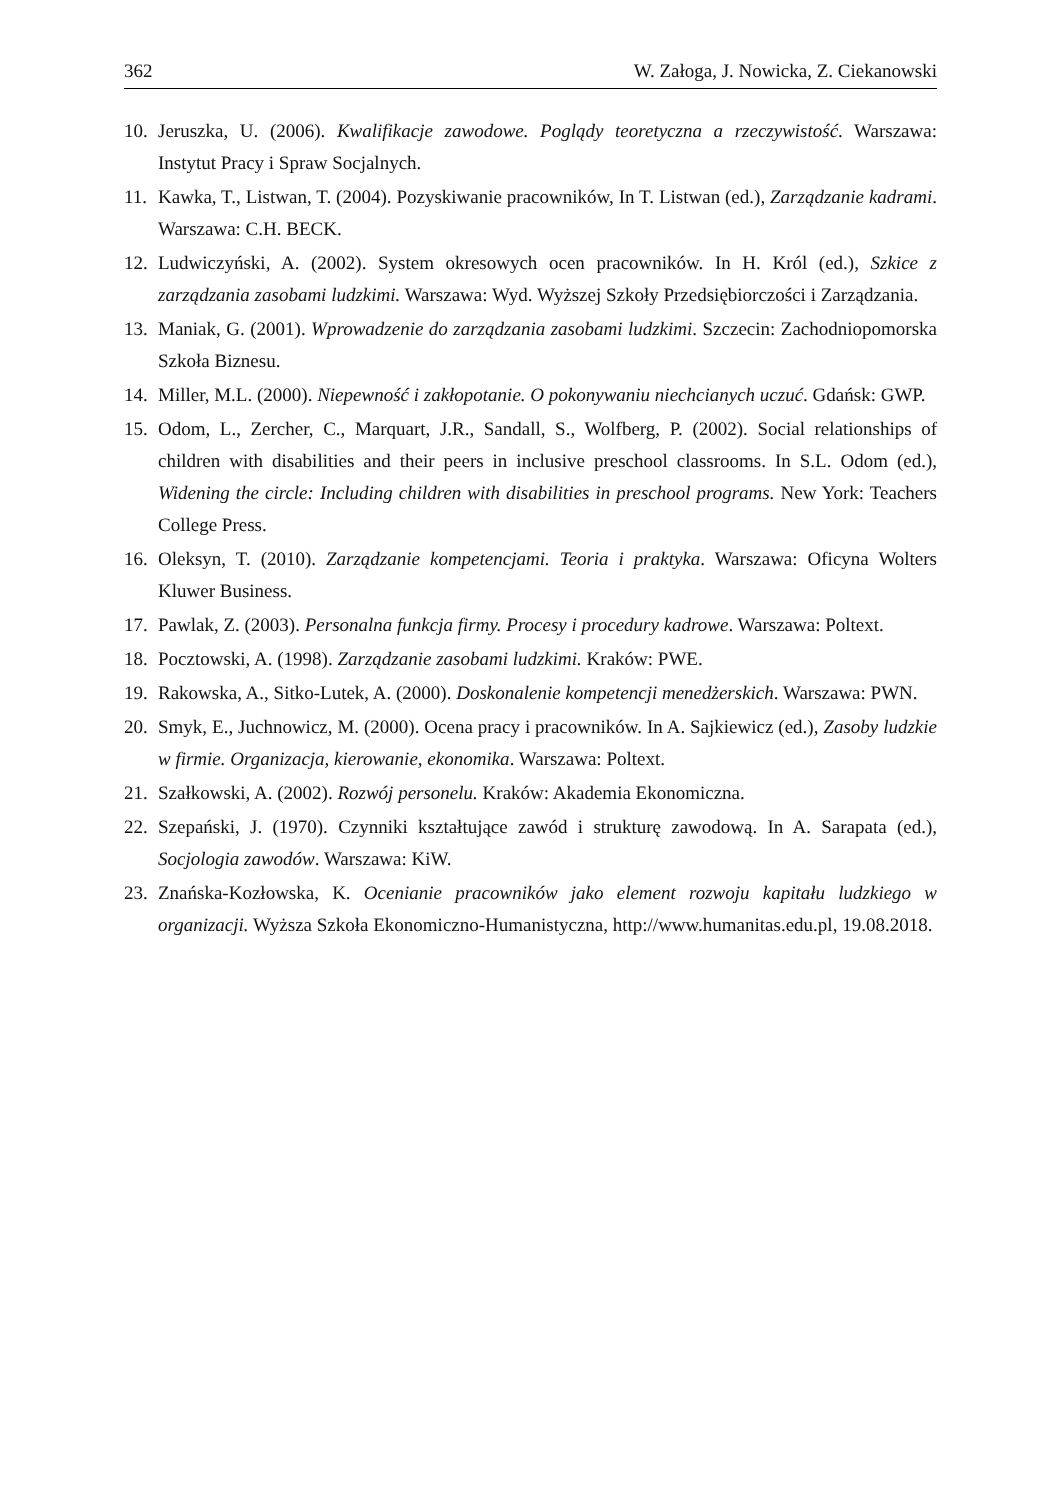362 W. Załoga, J. Nowicka, Z. Ciekanowski
10. Jeruszka, U. (2006). Kwalifikacje zawodowe. Poglądy teoretyczna a rzeczywistość. Warszawa: Instytut Pracy i Spraw Socjalnych.
11. Kawka, T., Listwan, T. (2004). Pozyskiwanie pracowników, In T. Listwan (ed.), Zarządzanie kadrami. Warszawa: C.H. BECK.
12. Ludwiczyński, A. (2002). System okresowych ocen pracowników. In H. Król (ed.), Szkice z zarządzania zasobami ludzkimi. Warszawa: Wyd. Wyższej Szkoły Przedsiębiorczości i Zarządzania.
13. Maniak, G. (2001). Wprowadzenie do zarządzania zasobami ludzkimi. Szczecin: Zachodniopomorska Szkoła Biznesu.
14. Miller, M.L. (2000). Niepewność i zakłopotanie. O pokonywaniu niechcianych uczuć. Gdańsk: GWP.
15. Odom, L., Zercher, C., Marquart, J.R., Sandall, S., Wolfberg, P. (2002). Social relationships of children with disabilities and their peers in inclusive preschool classrooms. In S.L. Odom (ed.), Widening the circle: Including children with disabilities in preschool programs. New York: Teachers College Press.
16. Oleksyn, T. (2010). Zarządzanie kompetencjami. Teoria i praktyka. Warszawa: Oficyna Wolters Kluwer Business.
17. Pawlak, Z. (2003). Personalna funkcja firmy. Procesy i procedury kadrowe. Warszawa: Poltext.
18. Pocztowski, A. (1998). Zarządzanie zasobami ludzkimi. Kraków: PWE.
19. Rakowska, A., Sitko-Lutek, A. (2000). Doskonalenie kompetencji menedżerskich. Warszawa: PWN.
20. Smyk, E., Juchnowicz, M. (2000). Ocena pracy i pracowników. In A. Sajkiewicz (ed.), Zasoby ludzkie w firmie. Organizacja, kierowanie, ekonomika. Warszawa: Poltext.
21. Szałkowski, A. (2002). Rozwój personelu. Kraków: Akademia Ekonomiczna.
22. Szepański, J. (1970). Czynniki kształtujące zawód i strukturę zawodową. In A. Sarapata (ed.), Socjologia zawodów. Warszawa: KiW.
23. Znańska-Kozłowska, K. Ocenianie pracowników jako element rozwoju kapitału ludzkiego w organizacji. Wyższa Szkoła Ekonomiczno-Humanistyczna, http://www.humanitas.edu.pl, 19.08.2018.